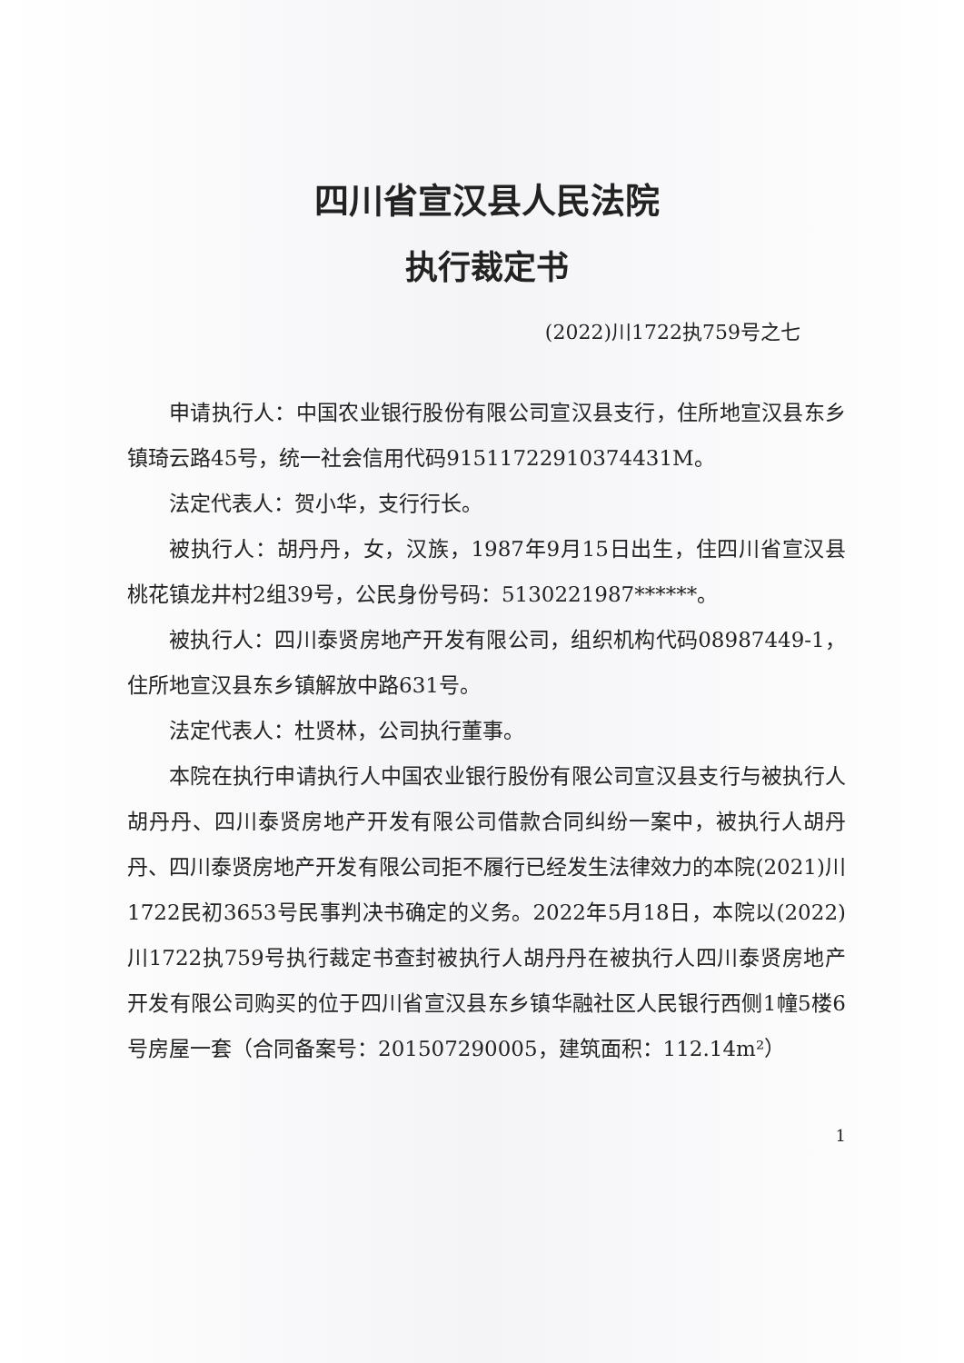四川省宣汉县人民法院
执行裁定书
(2022)川1722执759号之七
申请执行人：中国农业银行股份有限公司宣汉县支行，住所地宣汉县东乡镇琦云路45号，统一社会信用代码91511722910374431M。
法定代表人：贺小华，支行行长。
被执行人：胡丹丹，女，汉族，1987年9月15日出生，住四川省宣汉县桃花镇龙井村2组39号，公民身份号码：5130221987******。
被执行人：四川泰贤房地产开发有限公司，组织机构代码08987449-1，住所地宣汉县东乡镇解放中路631号。
法定代表人：杜贤林，公司执行董事。
本院在执行申请执行人中国农业银行股份有限公司宣汉县支行与被执行人胡丹丹、四川泰贤房地产开发有限公司借款合同纠纷一案中，被执行人胡丹丹、四川泰贤房地产开发有限公司拒不履行已经发生法律效力的本院(2021)川1722民初3653号民事判决书确定的义务。2022年5月18日，本院以(2022)川1722执759号执行裁定书查封被执行人胡丹丹在被执行人四川泰贤房地产开发有限公司购买的位于四川省宣汉县东乡镇华融社区人民银行西侧1幢5楼6号房屋一套（合同备案号：201507290005，建筑面积：112.14m²）
1